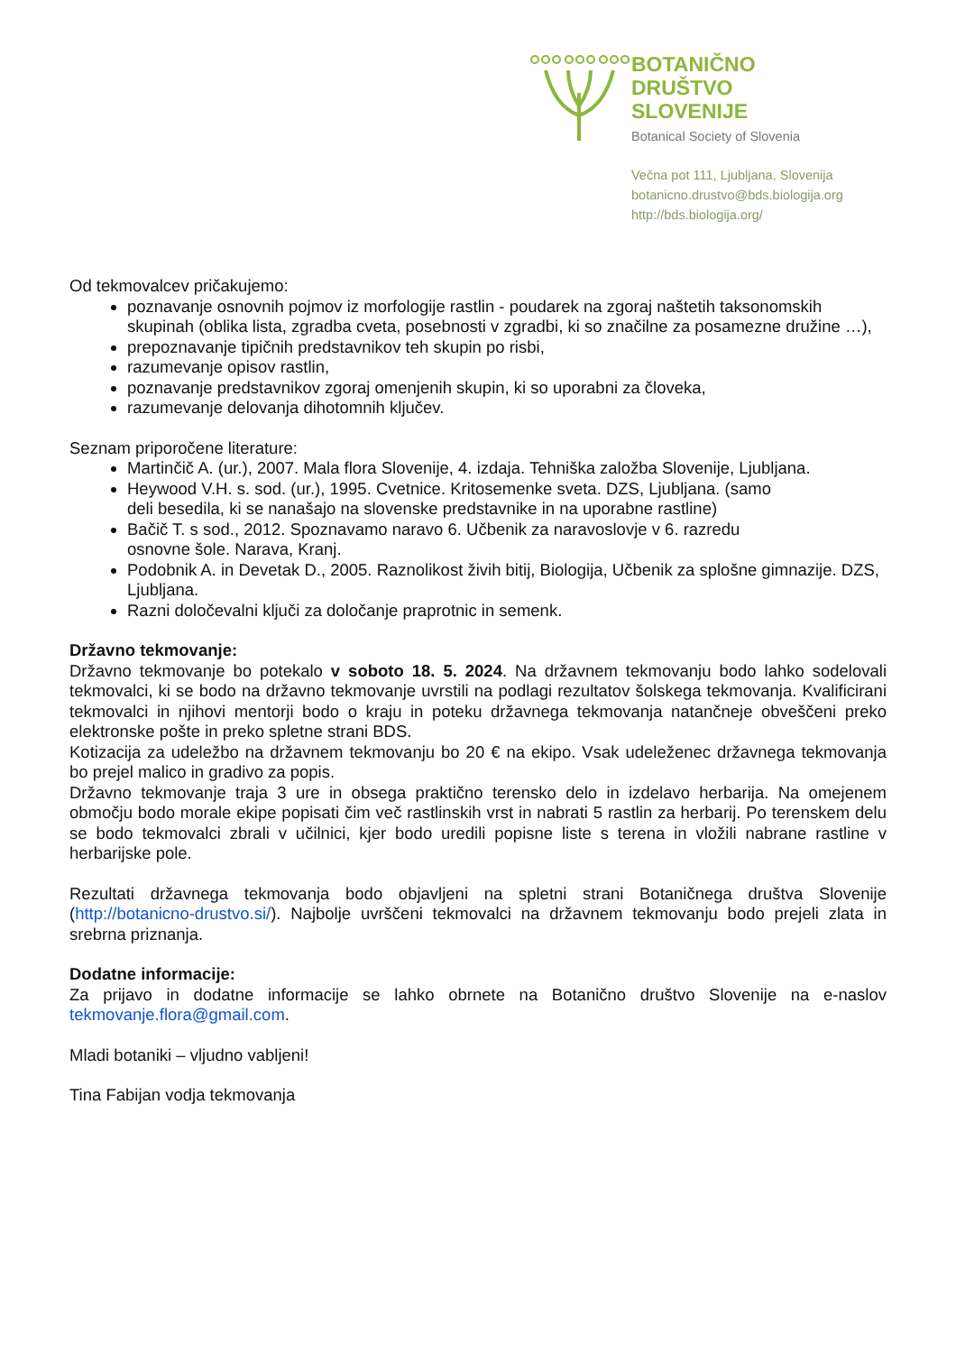BOTANIČNO
DRUŠTVO
SLOVENIJE
Botanical Society of Slovenia
Večna pot 111, Ljubljana, Slovenija
botanicno.drustvo@bds.biologija.org
http://bds.biologija.org/
Od tekmovalcev pričakujemo:
poznavanje osnovnih pojmov iz morfologije rastlin - poudarek na zgoraj naštetih taksonomskih skupinah (oblika lista, zgradba cveta, posebnosti v zgradbi, ki so značilne za posamezne družine …),
prepoznavanje tipičnih predstavnikov teh skupin po risbi,
razumevanje opisov rastlin,
poznavanje predstavnikov zgoraj omenjenih skupin, ki so uporabni za človeka,
razumevanje delovanja dihotomnih ključev.
Seznam priporočene literature:
Martinčič A. (ur.), 2007. Mala flora Slovenije, 4. izdaja. Tehniška založba Slovenije, Ljubljana.
Heywood V.H. s. sod. (ur.), 1995. Cvetnice. Kritosemenke sveta. DZS, Ljubljana. (samo
deli besedila, ki se nanašajo na slovenske predstavnike in na uporabne rastline)
Bačič T. s sod., 2012. Spoznavamo naravo 6. Učbenik za naravoslovje v 6. razredu
osnovne šole. Narava, Kranj.
Podobnik A. in Devetak D., 2005. Raznolikost živih bitij, Biologija, Učbenik za splošne gimnazije. DZS, Ljubljana.
Razni določevalni ključi za določanje praprotnic in semenk.
Državno tekmovanje:
Državno tekmovanje bo potekalo v soboto 18. 5. 2024. Na državnem tekmovanju bodo lahko sodelovali tekmovalci, ki se bodo na državno tekmovanje uvrstili na podlagi rezultatov šolskega tekmovanja. Kvalificirani tekmovalci in njihovi mentorji bodo o kraju in poteku državnega tekmovanja natančneje obveščeni preko elektronske pošte in preko spletne strani BDS.
Kotizacija za udeležbo na državnem tekmovanju bo 20 € na ekipo. Vsak udeleženec državnega tekmovanja bo prejel malico in gradivo za popis.
Državno tekmovanje traja 3 ure in obsega praktično terensko delo in izdelavo herbarija. Na omejenem območju bodo morale ekipe popisati čim več rastlinskih vrst in nabrati 5 rastlin za herbarij. Po terenskem delu se bodo tekmovalci zbrali v učilnici, kjer bodo uredili popisne liste s terena in vložili nabrane rastline v herbarijske pole.
Rezultati državnega tekmovanja bodo objavljeni na spletni strani Botaničnega društva Slovenije (http://botanicno-drustvo.si/). Najbolje uvrščeni tekmovalci na državnem tekmovanju bodo prejeli zlata in srebrna priznanja.
Dodatne informacije:
Za prijavo in dodatne informacije se lahko obrnete na Botanično društvo Slovenije na e-naslov tekmovanje.flora@gmail.com.
Mladi botaniki – vljudno vabljeni!
Tina Fabijan vodja tekmovanja